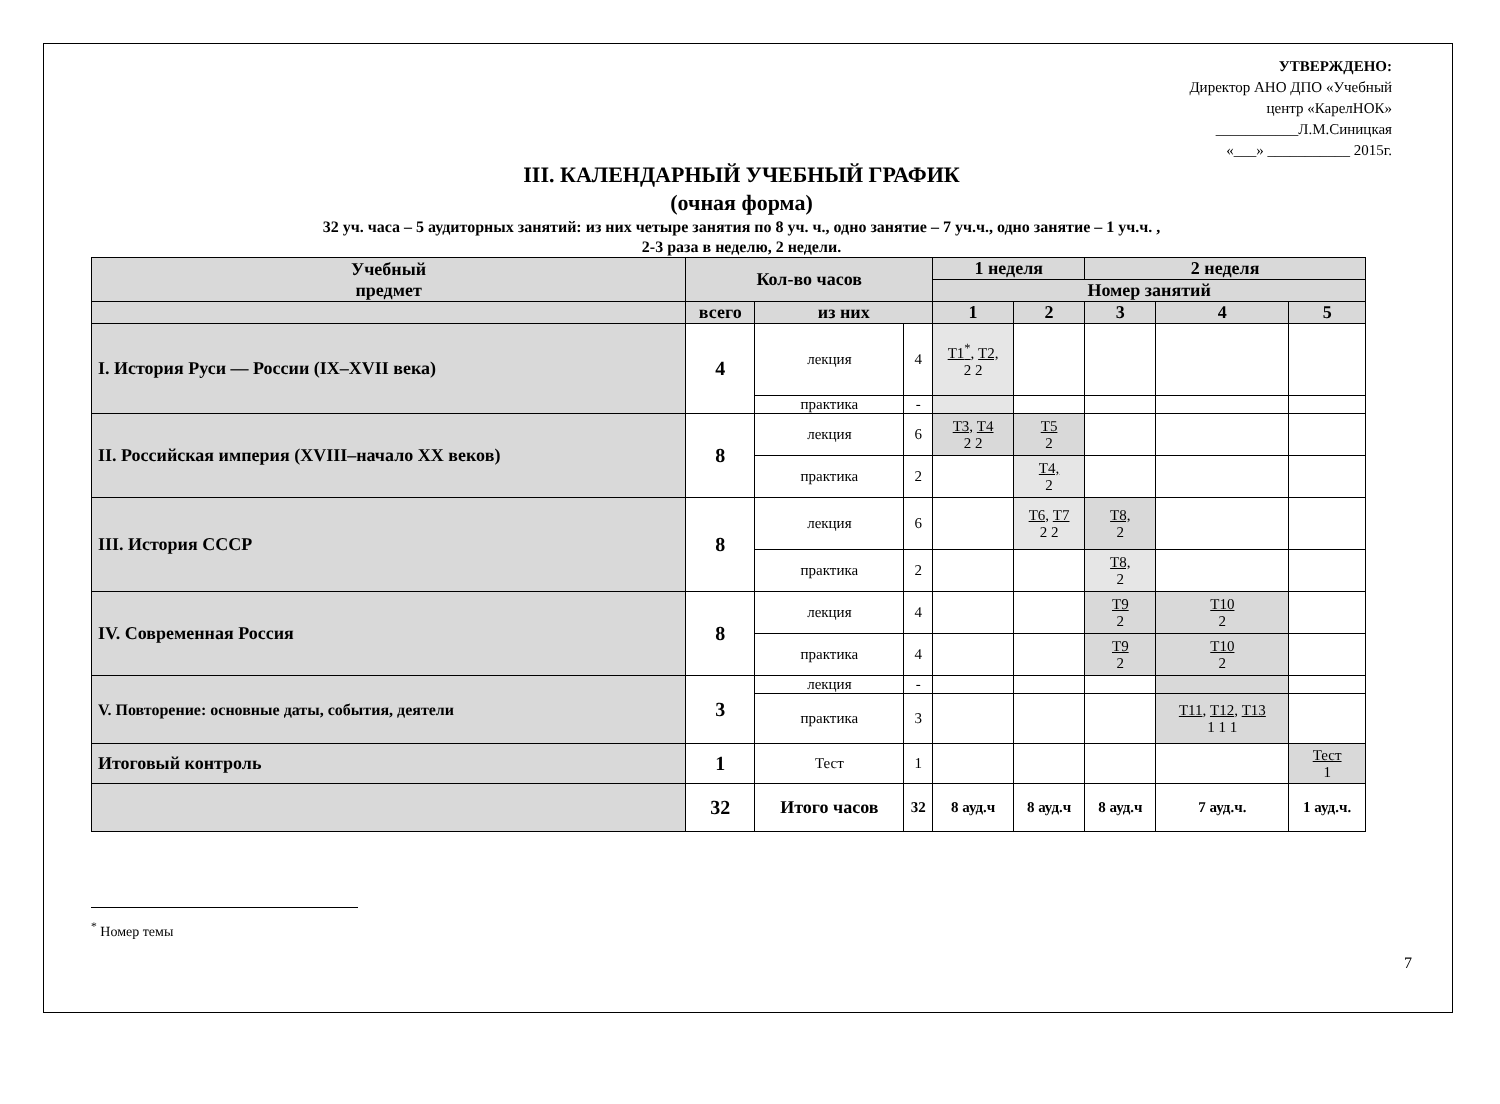УТВЕРЖДЕНО:
Директор АНО ДПО «Учебный
центр «КарелНОК»
___________Л.М.Синицкая
«___» ___________ 2015г.
III. КАЛЕНДАРНЫЙ УЧЕБНЫЙ ГРАФИК
(очная форма)
32 уч. часа – 5 аудиторных занятий: из них четыре занятия по 8 уч. ч., одно занятие – 7 уч.ч., одно занятие – 1 уч.ч. ,
2-3 раза в неделю, 2 недели.
| Учебный предмет | Кол-во часов | | | 1 неделя | | 2 неделя | | |
| --- | --- | --- | --- | --- | --- | --- | --- | --- |
| | | | | Номер занятий | | | | |
| | всего | из них | | 1 | 2 | 3 | 4 | 5 |
| I. История Руси — России (IX–XVII века) | 4 | лекция | 4 | Т1<sup>*</sup>, Т2, 2 2 | | | | |
| | | практика | - | | | | | |
| II. Российская империя (XVIII–начало XX веков) | 8 | лекция | 6 | Т3, Т4 2 2 | Т5 2 | | | |
| | | практика | 2 | | Т4, 2 | | | |
| III. История СССР | 8 | лекция | 6 | | Т6, Т7 2 2 | Т8, 2 | | |
| | | практика | 2 | | | Т8, 2 | | |
| IV. Современная Россия | 8 | лекция | 4 | | | Т9 2 | Т10 2 | |
| | | практика | 4 | | | Т9 2 | Т10 2 | |
| V. Повторение: основные даты, события, деятели | 3 | лекция | - | | | | | |
| | | практика | 3 | | | | Т11 , Т12 , Т13 1 1 1 | |
| Итоговый контроль | 1 | Тест | 1 | | | | | Тест 1 |
| | 32 | Итого часов | 32 | 8 ауд.ч | 8 ауд.ч | 8 ауд.ч | 7 ауд.ч. | 1 ауд.ч. |
<sup>*</sup> Номер темы
7